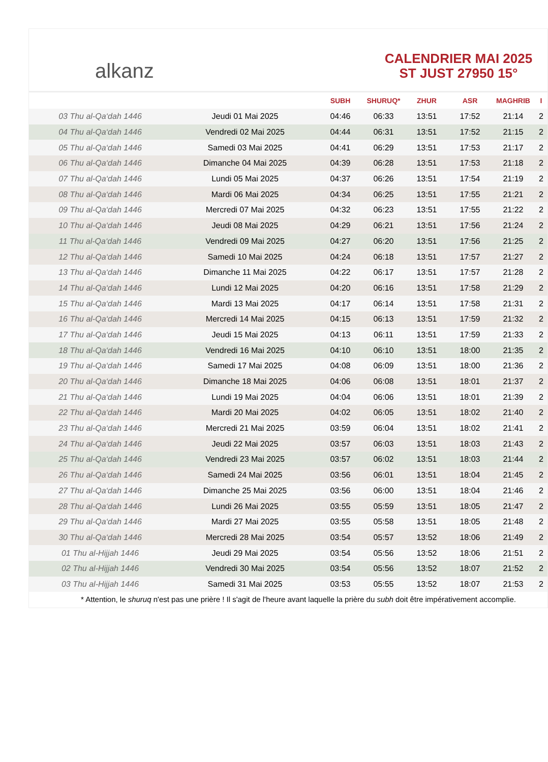alkanz
CALENDRIER MAI 2025
ST JUST 27950 15°
| | | SUBH | SHURUQ* | ZHUR | ASR | MAGHRIB | I |
| --- | --- | --- | --- | --- | --- | --- | --- |
| 03 Thu al-Qa‘dah 1446 | Jeudi 01 Mai 2025 | 04:46 | 06:33 | 13:51 | 17:52 | 21:14 | 2 |
| 04 Thu al-Qa‘dah 1446 | Vendredi 02 Mai 2025 | 04:44 | 06:31 | 13:51 | 17:52 | 21:15 | 2 |
| 05 Thu al-Qa‘dah 1446 | Samedi 03 Mai 2025 | 04:41 | 06:29 | 13:51 | 17:53 | 21:17 | 2 |
| 06 Thu al-Qa‘dah 1446 | Dimanche 04 Mai 2025 | 04:39 | 06:28 | 13:51 | 17:53 | 21:18 | 2 |
| 07 Thu al-Qa‘dah 1446 | Lundi 05 Mai 2025 | 04:37 | 06:26 | 13:51 | 17:54 | 21:19 | 2 |
| 08 Thu al-Qa‘dah 1446 | Mardi 06 Mai 2025 | 04:34 | 06:25 | 13:51 | 17:55 | 21:21 | 2 |
| 09 Thu al-Qa‘dah 1446 | Mercredi 07 Mai 2025 | 04:32 | 06:23 | 13:51 | 17:55 | 21:22 | 2 |
| 10 Thu al-Qa‘dah 1446 | Jeudi 08 Mai 2025 | 04:29 | 06:21 | 13:51 | 17:56 | 21:24 | 2 |
| 11 Thu al-Qa‘dah 1446 | Vendredi 09 Mai 2025 | 04:27 | 06:20 | 13:51 | 17:56 | 21:25 | 2 |
| 12 Thu al-Qa‘dah 1446 | Samedi 10 Mai 2025 | 04:24 | 06:18 | 13:51 | 17:57 | 21:27 | 2 |
| 13 Thu al-Qa‘dah 1446 | Dimanche 11 Mai 2025 | 04:22 | 06:17 | 13:51 | 17:57 | 21:28 | 2 |
| 14 Thu al-Qa‘dah 1446 | Lundi 12 Mai 2025 | 04:20 | 06:16 | 13:51 | 17:58 | 21:29 | 2 |
| 15 Thu al-Qa‘dah 1446 | Mardi 13 Mai 2025 | 04:17 | 06:14 | 13:51 | 17:58 | 21:31 | 2 |
| 16 Thu al-Qa‘dah 1446 | Mercredi 14 Mai 2025 | 04:15 | 06:13 | 13:51 | 17:59 | 21:32 | 2 |
| 17 Thu al-Qa‘dah 1446 | Jeudi 15 Mai 2025 | 04:13 | 06:11 | 13:51 | 17:59 | 21:33 | 2 |
| 18 Thu al-Qa‘dah 1446 | Vendredi 16 Mai 2025 | 04:10 | 06:10 | 13:51 | 18:00 | 21:35 | 2 |
| 19 Thu al-Qa‘dah 1446 | Samedi 17 Mai 2025 | 04:08 | 06:09 | 13:51 | 18:00 | 21:36 | 2 |
| 20 Thu al-Qa‘dah 1446 | Dimanche 18 Mai 2025 | 04:06 | 06:08 | 13:51 | 18:01 | 21:37 | 2 |
| 21 Thu al-Qa‘dah 1446 | Lundi 19 Mai 2025 | 04:04 | 06:06 | 13:51 | 18:01 | 21:39 | 2 |
| 22 Thu al-Qa‘dah 1446 | Mardi 20 Mai 2025 | 04:02 | 06:05 | 13:51 | 18:02 | 21:40 | 2 |
| 23 Thu al-Qa‘dah 1446 | Mercredi 21 Mai 2025 | 03:59 | 06:04 | 13:51 | 18:02 | 21:41 | 2 |
| 24 Thu al-Qa‘dah 1446 | Jeudi 22 Mai 2025 | 03:57 | 06:03 | 13:51 | 18:03 | 21:43 | 2 |
| 25 Thu al-Qa‘dah 1446 | Vendredi 23 Mai 2025 | 03:57 | 06:02 | 13:51 | 18:03 | 21:44 | 2 |
| 26 Thu al-Qa‘dah 1446 | Samedi 24 Mai 2025 | 03:56 | 06:01 | 13:51 | 18:04 | 21:45 | 2 |
| 27 Thu al-Qa‘dah 1446 | Dimanche 25 Mai 2025 | 03:56 | 06:00 | 13:51 | 18:04 | 21:46 | 2 |
| 28 Thu al-Qa‘dah 1446 | Lundi 26 Mai 2025 | 03:55 | 05:59 | 13:51 | 18:05 | 21:47 | 2 |
| 29 Thu al-Qa‘dah 1446 | Mardi 27 Mai 2025 | 03:55 | 05:58 | 13:51 | 18:05 | 21:48 | 2 |
| 30 Thu al-Qa‘dah 1446 | Mercredi 28 Mai 2025 | 03:54 | 05:57 | 13:52 | 18:06 | 21:49 | 2 |
| 01 Thu al-Hijjah 1446 | Jeudi 29 Mai 2025 | 03:54 | 05:56 | 13:52 | 18:06 | 21:51 | 2 |
| 02 Thu al-Hijjah 1446 | Vendredi 30 Mai 2025 | 03:54 | 05:56 | 13:52 | 18:07 | 21:52 | 2 |
| 03 Thu al-Hijjah 1446 | Samedi 31 Mai 2025 | 03:53 | 05:55 | 13:52 | 18:07 | 21:53 | 2 |
* Attention, le shuruq n'est pas une prière ! Il s'agit de l'heure avant laquelle la prière du subh doit être impérativement accomplie.